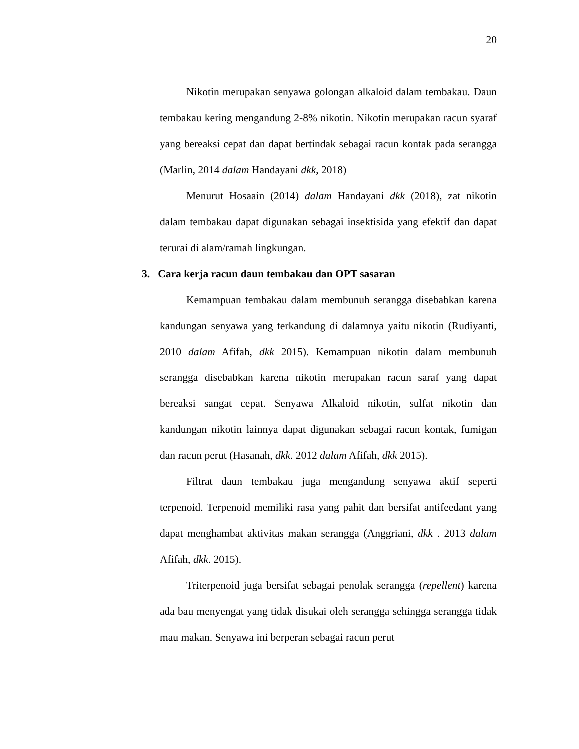20
Nikotin merupakan senyawa golongan alkaloid dalam tembakau. Daun tembakau kering mengandung 2-8% nikotin. Nikotin merupakan racun syaraf yang bereaksi cepat dan dapat bertindak sebagai racun kontak pada serangga (Marlin, 2014 dalam Handayani dkk, 2018)
Menurut Hosaain (2014) dalam Handayani dkk (2018), zat nikotin dalam tembakau dapat digunakan sebagai insektisida yang efektif dan dapat terurai di alam/ramah lingkungan.
3. Cara kerja racun daun tembakau dan OPT sasaran
Kemampuan tembakau dalam membunuh serangga disebabkan karena kandungan senyawa yang terkandung di dalamnya yaitu nikotin (Rudiyanti, 2010 dalam Afifah, dkk 2015). Kemampuan nikotin dalam membunuh serangga disebabkan karena nikotin merupakan racun saraf yang dapat bereaksi sangat cepat. Senyawa Alkaloid nikotin, sulfat nikotin dan kandungan nikotin lainnya dapat digunakan sebagai racun kontak, fumigan dan racun perut (Hasanah, dkk. 2012 dalam Afifah, dkk 2015).
Filtrat daun tembakau juga mengandung senyawa aktif seperti terpenoid. Terpenoid memiliki rasa yang pahit dan bersifat antifeedant yang dapat menghambat aktivitas makan serangga (Anggriani, dkk . 2013 dalam Afifah, dkk. 2015).
Triterpenoid juga bersifat sebagai penolak serangga (repellent) karena ada bau menyengat yang tidak disukai oleh serangga sehingga serangga tidak mau makan. Senyawa ini berperan sebagai racun perut